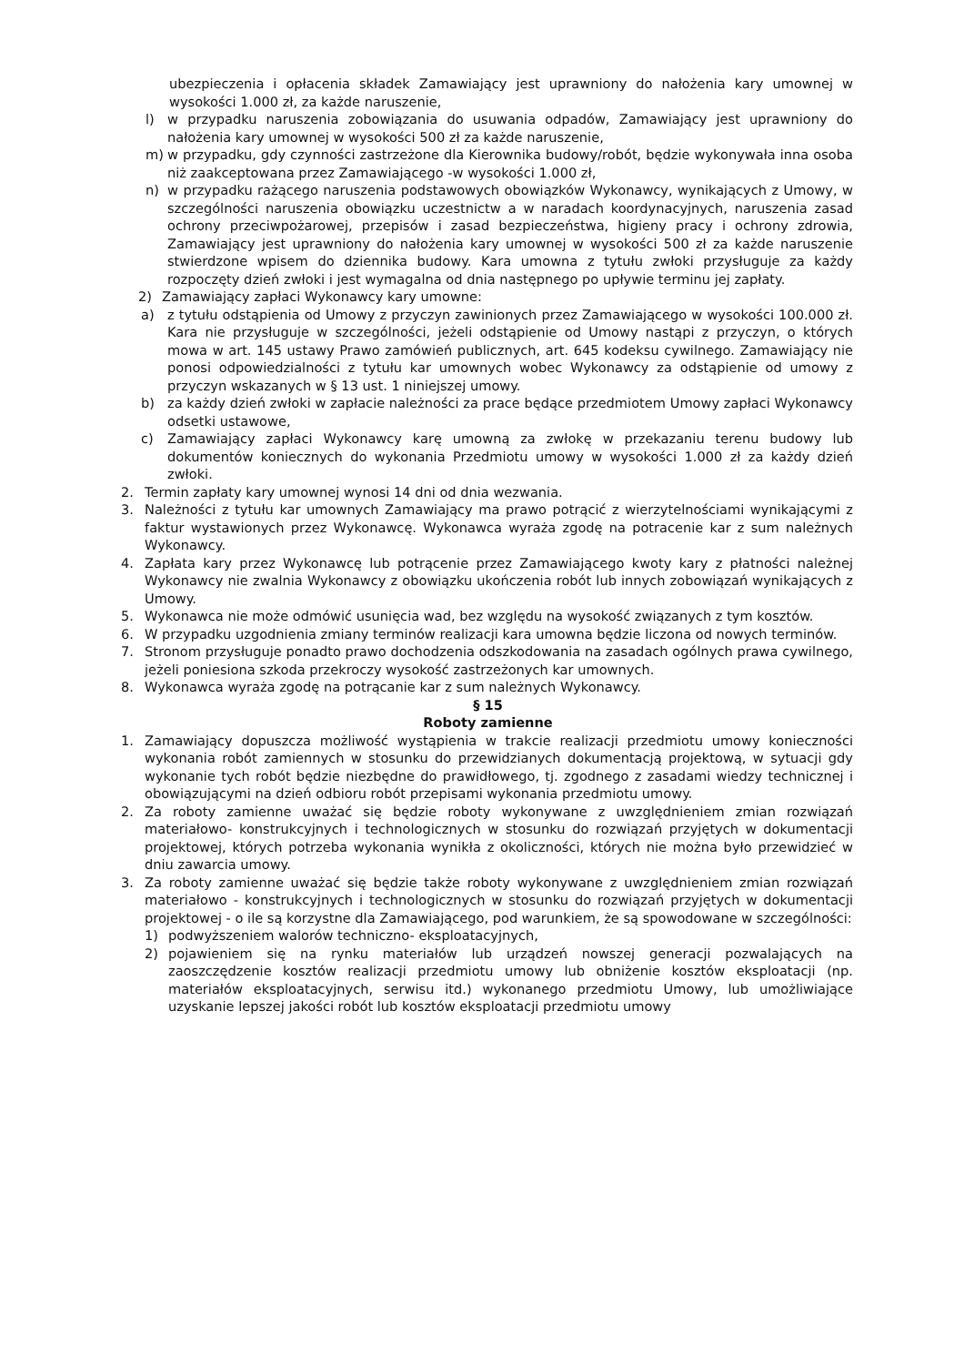ubezpieczenia i opłacenia składek Zamawiający jest uprawniony do nałożenia kary umownej w wysokości 1.000 zł, za każde naruszenie,
l) w przypadku naruszenia zobowiązania do usuwania odpadów, Zamawiający jest uprawniony do nałożenia kary umownej w wysokości 500 zł za każde naruszenie,
m) w przypadku, gdy czynności zastrzeżone dla Kierownika budowy/robót, będzie wykonywała inna osoba niż zaakceptowana przez Zamawiającego -w wysokości 1.000 zł,
n) w przypadku rażącego naruszenia podstawowych obowiązków Wykonawcy, wynikających z Umowy, w szczególności naruszenia obowiązku uczestnictw a w naradach koordynacyjnych, naruszenia zasad ochrony przeciwpożarowej, przepisów i zasad bezpieczeństwa, higieny pracy i ochrony zdrowia, Zamawiający jest uprawniony do nałożenia kary umownej w wysokości 500 zł za każde naruszenie stwierdzone wpisem do dziennika budowy. Kara umowna z tytułu zwłoki przysługuje za każdy rozpoczęty dzień zwłoki i jest wymagalna od dnia następnego po upływie terminu jej zapłaty.
2) Zamawiający zapłaci Wykonawcy kary umowne:
a) z tytułu odstąpienia od Umowy z przyczyn zawinionych przez Zamawiającego w wysokości 100.000 zł. Kara nie przysługuje w szczególności, jeżeli odstąpienie od Umowy nastąpi z przyczyn, o których mowa w art. 145 ustawy Prawo zamówień publicznych, art. 645 kodeksu cywilnego. Zamawiający nie ponosi odpowiedzialności z tytułu kar umownych wobec Wykonawcy za odstąpienie od umowy z przyczyn wskazanych w § 13 ust. 1 niniejszej umowy.
b) za każdy dzień zwłoki w zapłacie należności za prace będące przedmiotem Umowy zapłaci Wykonawcy odsetki ustawowe,
c) Zamawiający zapłaci Wykonawcy karę umowną za zwłokę w przekazaniu terenu budowy lub dokumentów koniecznych do wykonania Przedmiotu umowy w wysokości 1.000 zł za każdy dzień zwłoki.
2. Termin zapłaty kary umownej wynosi 14 dni od dnia wezwania.
3. Należności z tytułu kar umownych Zamawiający ma prawo potrącić z wierzytelnościami wynikającymi z faktur wystawionych przez Wykonawcę. Wykonawca wyraża zgodę na potracenie kar z sum należnych Wykonawcy.
4. Zapłata kary przez Wykonawcę lub potrącenie przez Zamawiającego kwoty kary z płatności należnej Wykonawcy nie zwalnia Wykonawcy z obowiązku ukończenia robót lub innych zobowiązań wynikających z Umowy.
5. Wykonawca nie może odmówić usunięcia wad, bez względu na wysokość związanych z tym kosztów.
6. W przypadku uzgodnienia zmiany terminów realizacji kara umowna będzie liczona od nowych terminów.
7. Stronom przysługuje ponadto prawo dochodzenia odszkodowania na zasadach ogólnych prawa cywilnego, jeżeli poniesiona szkoda przekroczy wysokość zastrzeżonych kar umownych.
8. Wykonawca wyraża zgodę na potrącanie kar z sum należnych Wykonawcy.
§ 15
Roboty zamienne
1. Zamawiający dopuszcza możliwość wystąpienia w trakcie realizacji przedmiotu umowy konieczności wykonania robót zamiennych w stosunku do przewidzianych dokumentacją projektową, w sytuacji gdy wykonanie tych robót będzie niezbędne do prawidłowego, tj. zgodnego z zasadami wiedzy technicznej i obowiązującymi na dzień odbioru robót przepisami wykonania przedmiotu umowy.
2. Za roboty zamienne uważać się będzie roboty wykonywane z uwzględnieniem zmian rozwiązań materiałowo- konstrukcyjnych i technologicznych w stosunku do rozwiązań przyjętych w dokumentacji projektowej, których potrzeba wykonania wynikła z okoliczności, których nie można było przewidzieć w dniu zawarcia umowy.
3. Za roboty zamienne uważać się będzie także roboty wykonywane z uwzględnieniem zmian rozwiązań materiałowo - konstrukcyjnych i technologicznych w stosunku do rozwiązań przyjętych w dokumentacji projektowej - o ile są korzystne dla Zamawiającego, pod warunkiem, że są spowodowane w szczególności:
1) podwyższeniem walorów techniczno- eksploatacyjnych,
2) pojawieniem się na rynku materiałów lub urządzeń nowszej generacji pozwalających na zaoszczędzenie kosztów realizacji przedmiotu umowy lub obniżenie kosztów eksploatacji (np. materiałów eksploatacyjnych, serwisu itd.) wykonanego przedmiotu Umowy, lub umożliwiające uzyskanie lepszej jakości robót lub kosztów eksploatacji przedmiotu umowy